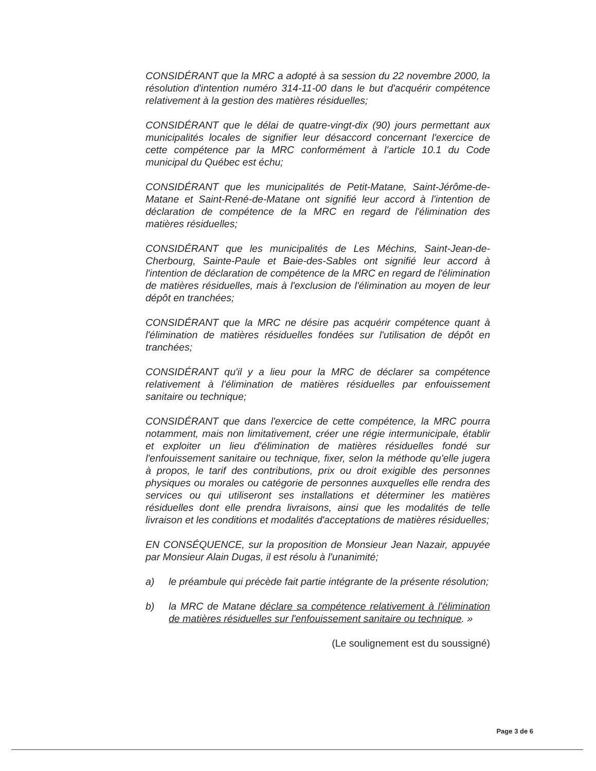CONSIDÉRANT que la MRC a adopté à sa session du 22 novembre 2000, la résolution d'intention numéro 314-11-00 dans le but d'acquérir compétence relativement à la gestion des matières résiduelles;
CONSIDÉRANT que le délai de quatre-vingt-dix (90) jours permettant aux municipalités locales de signifier leur désaccord concernant l'exercice de cette compétence par la MRC conformément à l'article 10.1 du Code municipal du Québec est échu;
CONSIDÉRANT que les municipalités de Petit-Matane, Saint-Jérôme-de-Matane et Saint-René-de-Matane ont signifié leur accord à l'intention de déclaration de compétence de la MRC en regard de l'élimination des matières résiduelles;
CONSIDÉRANT que les municipalités de Les Méchins, Saint-Jean-de-Cherbourg, Sainte-Paule et Baie-des-Sables ont signifié leur accord à l'intention de déclaration de compétence de la MRC en regard de l'élimination de matières résiduelles, mais à l'exclusion de l'élimination au moyen de leur dépôt en tranchées;
CONSIDÉRANT que la MRC ne désire pas acquérir compétence quant à l'élimination de matières résiduelles fondées sur l'utilisation de dépôt en tranchées;
CONSIDÉRANT qu'il y a lieu pour la MRC de déclarer sa compétence relativement à l'élimination de matières résiduelles par enfouissement sanitaire ou technique;
CONSIDÉRANT que dans l'exercice de cette compétence, la MRC pourra notamment, mais non limitativement, créer une régie intermunicipale, établir et exploiter un lieu d'élimination de matières résiduelles fondé sur l'enfouissement sanitaire ou technique, fixer, selon la méthode qu'elle jugera à propos, le tarif des contributions, prix ou droit exigible des personnes physiques ou morales ou catégorie de personnes auxquelles elle rendra des services ou qui utiliseront ses installations et déterminer les matières résiduelles dont elle prendra livraisons, ainsi que les modalités de telle livraison et les conditions et modalités d'acceptations de matières résiduelles;
EN CONSÉQUENCE, sur la proposition de Monsieur Jean Nazair, appuyée par Monsieur Alain Dugas, il est résolu à l'unanimité;
a) le préambule qui précède fait partie intégrante de la présente résolution;
b) la MRC de Matane déclare sa compétence relativement à l'élimination de matières résiduelles sur l'enfouissement sanitaire ou technique. »
(Le soulignement est du soussigné)
Page 3 de 6